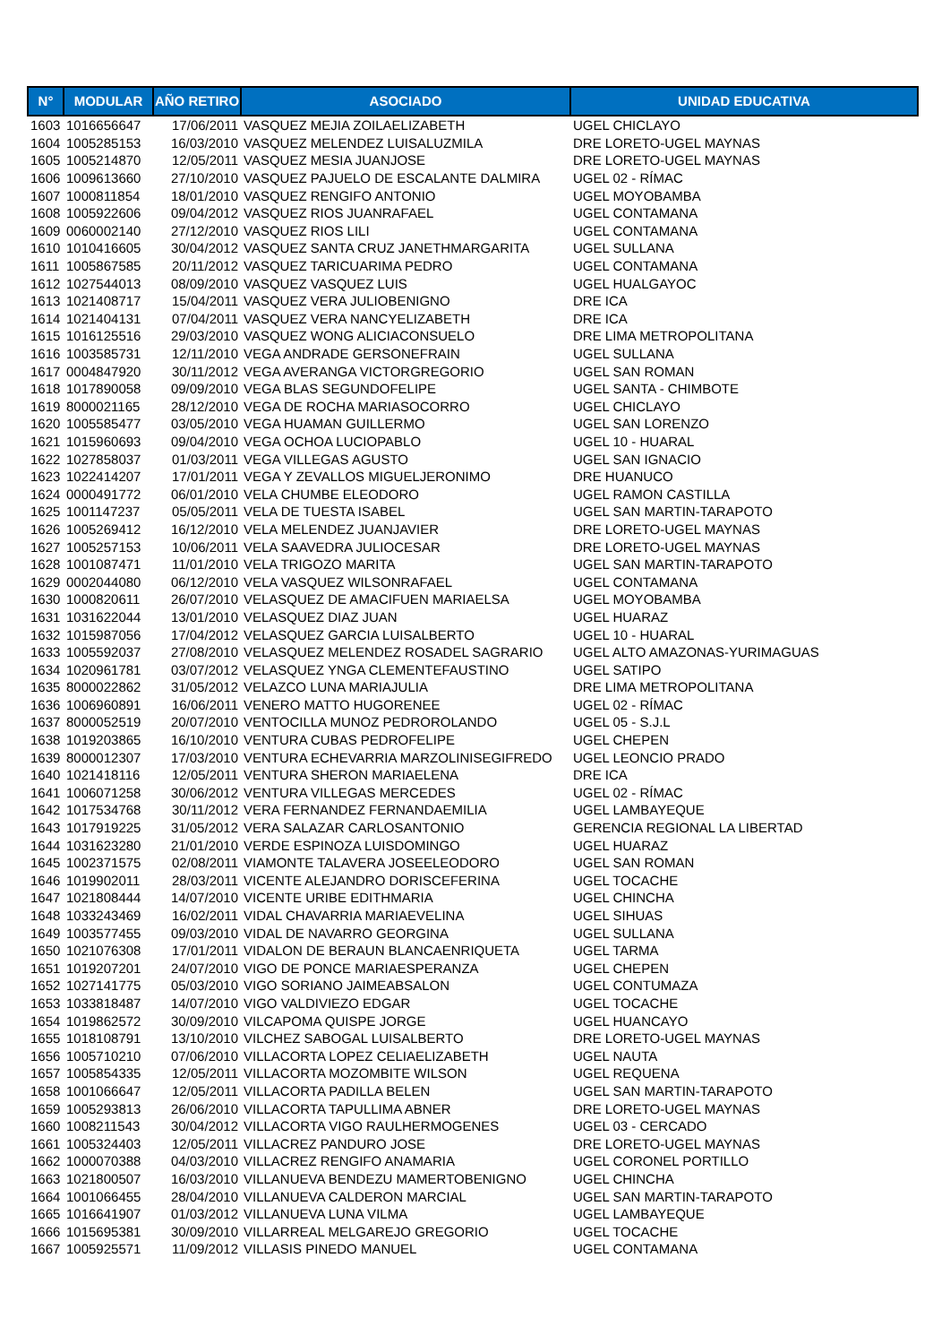| N° | MODULAR | AÑO RETIRO | ASOCIADO | UNIDAD EDUCATIVA |
| --- | --- | --- | --- | --- |
| 1603 | 1016656647 | 17/06/2011 | VASQUEZ MEJIA ZOILAELIZABETH | UGEL CHICLAYO |
| 1604 | 1005285153 | 16/03/2010 | VASQUEZ MELENDEZ LUISALUZMILA | DRE LORETO-UGEL MAYNAS |
| 1605 | 1005214870 | 12/05/2011 | VASQUEZ MESIA JUANJOSE | DRE LORETO-UGEL MAYNAS |
| 1606 | 1009613660 | 27/10/2010 | VASQUEZ PAJUELO DE ESCALANTE DALMIRA | UGEL 02 - RÍMAC |
| 1607 | 1000811854 | 18/01/2010 | VASQUEZ RENGIFO ANTONIO | UGEL MOYOBAMBA |
| 1608 | 1005922606 | 09/04/2012 | VASQUEZ RIOS JUANRAFAEL | UGEL CONTAMANA |
| 1609 | 0060002140 | 27/12/2010 | VASQUEZ RIOS LILI | UGEL CONTAMANA |
| 1610 | 1010416605 | 30/04/2012 | VASQUEZ SANTA CRUZ JANETHMARGARITA | UGEL SULLANA |
| 1611 | 1005867585 | 20/11/2012 | VASQUEZ TARICUARIMA PEDRO | UGEL CONTAMANA |
| 1612 | 1027544013 | 08/09/2010 | VASQUEZ VASQUEZ LUIS | UGEL HUALGAYOC |
| 1613 | 1021408717 | 15/04/2011 | VASQUEZ VERA JULIOBENIGNO | DRE ICA |
| 1614 | 1021404131 | 07/04/2011 | VASQUEZ VERA NANCYELIZABETH | DRE ICA |
| 1615 | 1016125516 | 29/03/2010 | VASQUEZ WONG ALICIACONSUELO | DRE LIMA METROPOLITANA |
| 1616 | 1003585731 | 12/11/2010 | VEGA ANDRADE GERSONEFRAIN | UGEL SULLANA |
| 1617 | 0004847920 | 30/11/2012 | VEGA AVERANGA VICTORGREGORIO | UGEL SAN ROMAN |
| 1618 | 1017890058 | 09/09/2010 | VEGA BLAS SEGUNDOFELIPE | UGEL SANTA - CHIMBOTE |
| 1619 | 8000021165 | 28/12/2010 | VEGA DE ROCHA MARIASOCORRO | UGEL CHICLAYO |
| 1620 | 1005585477 | 03/05/2010 | VEGA HUAMAN GUILLERMO | UGEL SAN LORENZO |
| 1621 | 1015960693 | 09/04/2010 | VEGA OCHOA LUCIOPABLO | UGEL 10 - HUARAL |
| 1622 | 1027858037 | 01/03/2011 | VEGA VILLEGAS AGUSTO | UGEL SAN IGNACIO |
| 1623 | 1022414207 | 17/01/2011 | VEGA Y ZEVALLOS MIGUELJERONIMO | DRE HUANUCO |
| 1624 | 0000491772 | 06/01/2010 | VELA CHUMBE ELEODORO | UGEL RAMON CASTILLA |
| 1625 | 1001147237 | 05/05/2011 | VELA DE TUESTA ISABEL | UGEL SAN MARTIN-TARAPOTO |
| 1626 | 1005269412 | 16/12/2010 | VELA MELENDEZ JUANJAVIER | DRE LORETO-UGEL MAYNAS |
| 1627 | 1005257153 | 10/06/2011 | VELA SAAVEDRA JULIOCESAR | DRE LORETO-UGEL MAYNAS |
| 1628 | 1001087471 | 11/01/2010 | VELA TRIGOZO MARITA | UGEL SAN MARTIN-TARAPOTO |
| 1629 | 0002044080 | 06/12/2010 | VELA VASQUEZ WILSONRAFAEL | UGEL CONTAMANA |
| 1630 | 1000820611 | 26/07/2010 | VELASQUEZ DE AMACIFUEN MARIAELSA | UGEL MOYOBAMBA |
| 1631 | 1031622044 | 13/01/2010 | VELASQUEZ DIAZ JUAN | UGEL HUARAZ |
| 1632 | 1015987056 | 17/04/2012 | VELASQUEZ GARCIA LUISALBERTO | UGEL 10 - HUARAL |
| 1633 | 1005592037 | 27/08/2010 | VELASQUEZ MELENDEZ ROSADEL SAGRARIO | UGEL ALTO AMAZONAS-YURIMAGUAS |
| 1634 | 1020961781 | 03/07/2012 | VELASQUEZ YNGA CLEMENTEFAUSTINO | UGEL SATIPO |
| 1635 | 8000022862 | 31/05/2012 | VELAZCO LUNA MARIAJULIA | DRE LIMA METROPOLITANA |
| 1636 | 1006960891 | 16/06/2011 | VENERO MATTO HUGORENEE | UGEL 02 - RÍMAC |
| 1637 | 8000052519 | 20/07/2010 | VENTOCILLA MUNOZ PEDROROLANDO | UGEL 05 - S.J.L |
| 1638 | 1019203865 | 16/10/2010 | VENTURA CUBAS PEDROFELIPE | UGEL CHEPEN |
| 1639 | 8000012307 | 17/03/2010 | VENTURA ECHEVARRIA MARZOLINISEGIFREDO | UGEL LEONCIO PRADO |
| 1640 | 1021418116 | 12/05/2011 | VENTURA SHERON MARIAELENA | DRE ICA |
| 1641 | 1006071258 | 30/06/2012 | VENTURA VILLEGAS MERCEDES | UGEL 02 - RÍMAC |
| 1642 | 1017534768 | 30/11/2012 | VERA FERNANDEZ FERNANDAEMILIA | UGEL LAMBAYEQUE |
| 1643 | 1017919225 | 31/05/2012 | VERA SALAZAR CARLOSANTONIO | GERENCIA REGIONAL LA LIBERTAD |
| 1644 | 1031623280 | 21/01/2010 | VERDE ESPINOZA LUISDOMINGO | UGEL HUARAZ |
| 1645 | 1002371575 | 02/08/2011 | VIAMONTE TALAVERA JOSEELEODORO | UGEL SAN ROMAN |
| 1646 | 1019902011 | 28/03/2011 | VICENTE ALEJANDRO DORISCEFERINA | UGEL TOCACHE |
| 1647 | 1021808444 | 14/07/2010 | VICENTE URIBE EDITHMARIA | UGEL CHINCHA |
| 1648 | 1033243469 | 16/02/2011 | VIDAL CHAVARRIA MARIAEVELINA | UGEL SIHUAS |
| 1649 | 1003577455 | 09/03/2010 | VIDAL DE NAVARRO GEORGINA | UGEL SULLANA |
| 1650 | 1021076308 | 17/01/2011 | VIDALON DE BERAUN BLANCAENRIQUETA | UGEL TARMA |
| 1651 | 1019207201 | 24/07/2010 | VIGO DE PONCE MARIAESPERANZA | UGEL CHEPEN |
| 1652 | 1027141775 | 05/03/2010 | VIGO SORIANO JAIMEABSALON | UGEL CONTUMAZA |
| 1653 | 1033818487 | 14/07/2010 | VIGO VALDIVIEZO EDGAR | UGEL TOCACHE |
| 1654 | 1019862572 | 30/09/2010 | VILCAPOMA QUISPE JORGE | UGEL HUANCAYO |
| 1655 | 1018108791 | 13/10/2010 | VILCHEZ SABOGAL LUISALBERTO | DRE LORETO-UGEL MAYNAS |
| 1656 | 1005710210 | 07/06/2010 | VILLACORTA LOPEZ CELIAELIZABETH | UGEL NAUTA |
| 1657 | 1005854335 | 12/05/2011 | VILLACORTA MOZOMBITE WILSON | UGEL REQUENA |
| 1658 | 1001066647 | 12/05/2011 | VILLACORTA PADILLA BELEN | UGEL SAN MARTIN-TARAPOTO |
| 1659 | 1005293813 | 26/06/2010 | VILLACORTA TAPULLIMA ABNER | DRE LORETO-UGEL MAYNAS |
| 1660 | 1008211543 | 30/04/2012 | VILLACORTA VIGO RAULHERMOGENES | UGEL 03 - CERCADO |
| 1661 | 1005324403 | 12/05/2011 | VILLACREZ PANDURO JOSE | DRE LORETO-UGEL MAYNAS |
| 1662 | 1000070388 | 04/03/2010 | VILLACREZ RENGIFO ANAMARIA | UGEL CORONEL PORTILLO |
| 1663 | 1021800507 | 16/03/2010 | VILLANUEVA BENDEZU MAMERTOBENIGNO | UGEL CHINCHA |
| 1664 | 1001066455 | 28/04/2010 | VILLANUEVA CALDERON MARCIAL | UGEL SAN MARTIN-TARAPOTO |
| 1665 | 1016641907 | 01/03/2012 | VILLANUEVA LUNA VILMA | UGEL LAMBAYEQUE |
| 1666 | 1015695381 | 30/09/2010 | VILLARREAL MELGAREJO GREGORIO | UGEL TOCACHE |
| 1667 | 1005925571 | 11/09/2012 | VILLASIS PINEDO MANUEL | UGEL CONTAMANA |